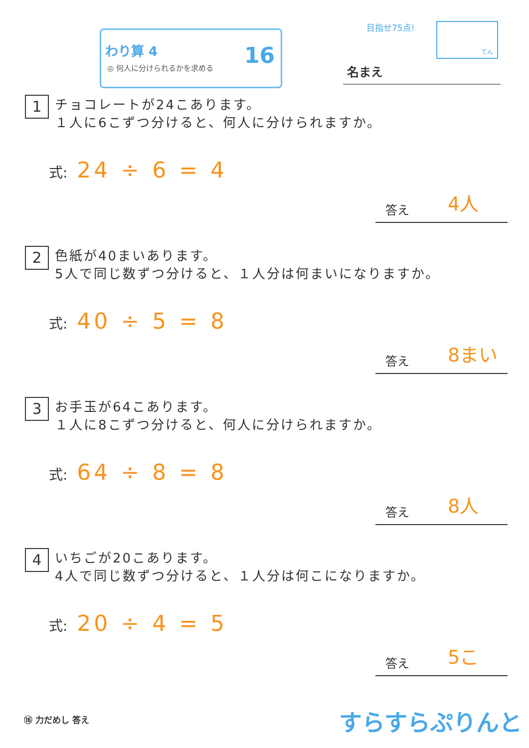わり算 4
◎ 何人に分けられるかを求める
16
目指せ75点! てん
名まえ
1
チョコレートが24こあります。
１人に6こずつ分けると、何人に分けられますか。
式: 24 ÷ 6 = 4
答え 4人
2
色紙が40まいあります。
5人で同じ数ずつ分けると、１人分は何まいになりますか。
式: 40 ÷ 5 = 8
答え 8まい
3
お手玉が64こあります。
１人に8こずつ分けると、何人に分けられますか。
式: 64 ÷ 8 = 8
答え 8人
4
いちごが20こあります。
4人で同じ数ずつ分けると、１人分は何こになりますか。
式: 20 ÷ 4 = 5
答え 5こ
⑯ 力だめし 答え すらすらぷりんと